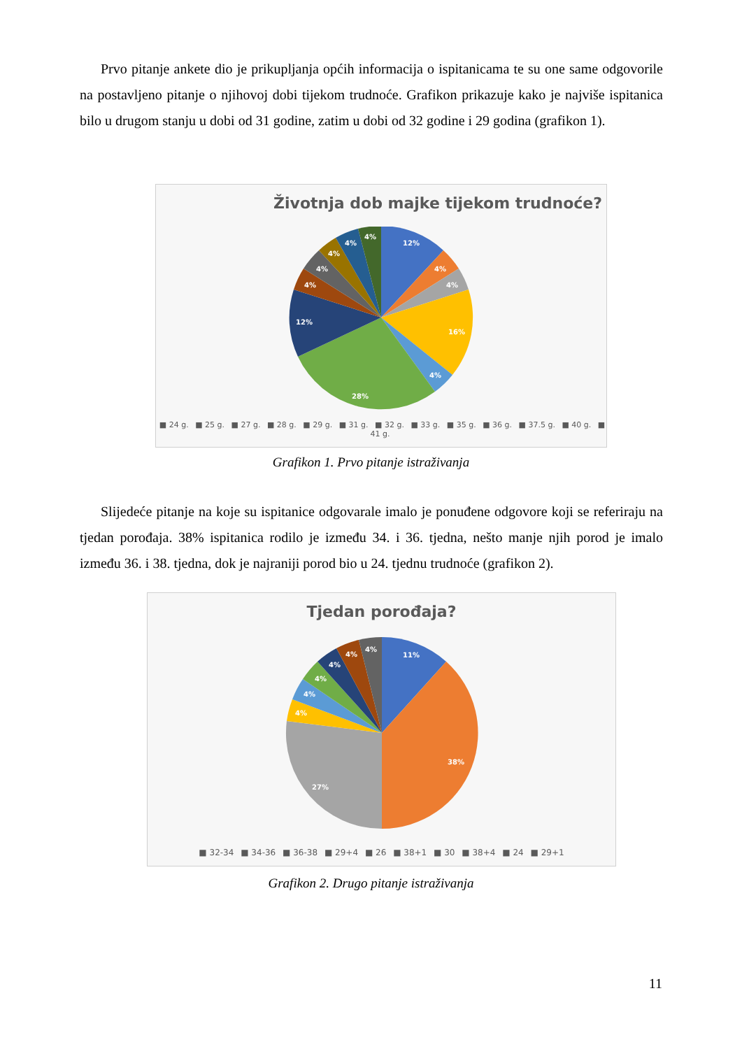Prvo pitanje ankete dio je prikupljanja općih informacija o ispitanicama te su one same odgovorile na postavljeno pitanje o njihovoj dobi tijekom trudnoće. Grafikon prikazuje kako je najviše ispitanica bilo u drugom stanju u dobi od 31 godine, zatim u dobi od 32 godine i 29 godina (grafikon 1).
Životnja dob majke tijekom trudnoće?
12%
4%
4%
16%
4%
28%
12%
4%
4%
4%
4%
4%
■ 24 g. ■ 25 g. ■ 27 g. ■ 28 g. ■ 29 g. ■ 31 g. ■ 32 g. ■ 33 g. ■ 35 g. ■ 36 g. ■ 37.5 g. ■ 40 g. ■ 41 g.
Grafikon 1. Prvo pitanje istraživanja
Slijedeće pitanje na koje su ispitanice odgovarale imalo je ponuđene odgovore koji se referiraju na tjedan porođaja. 38% ispitanica rodilo je između 34. i 36. tjedna, nešto manje njih porod je imalo između 36. i 38. tjedna, dok je najraniji porod bio u 24. tjednu trudnoće (grafikon 2).
Tjedan porođaja?
11%
38%
27%
4%
4%
4%
4%
4%
4%
■ 32-34 ■ 34-36 ■ 36-38 ■ 29+4 ■ 26 ■ 38+1 ■ 30 ■ 38+4 ■ 24 ■ 29+1
Grafikon 2. Drugo pitanje istraživanja
11